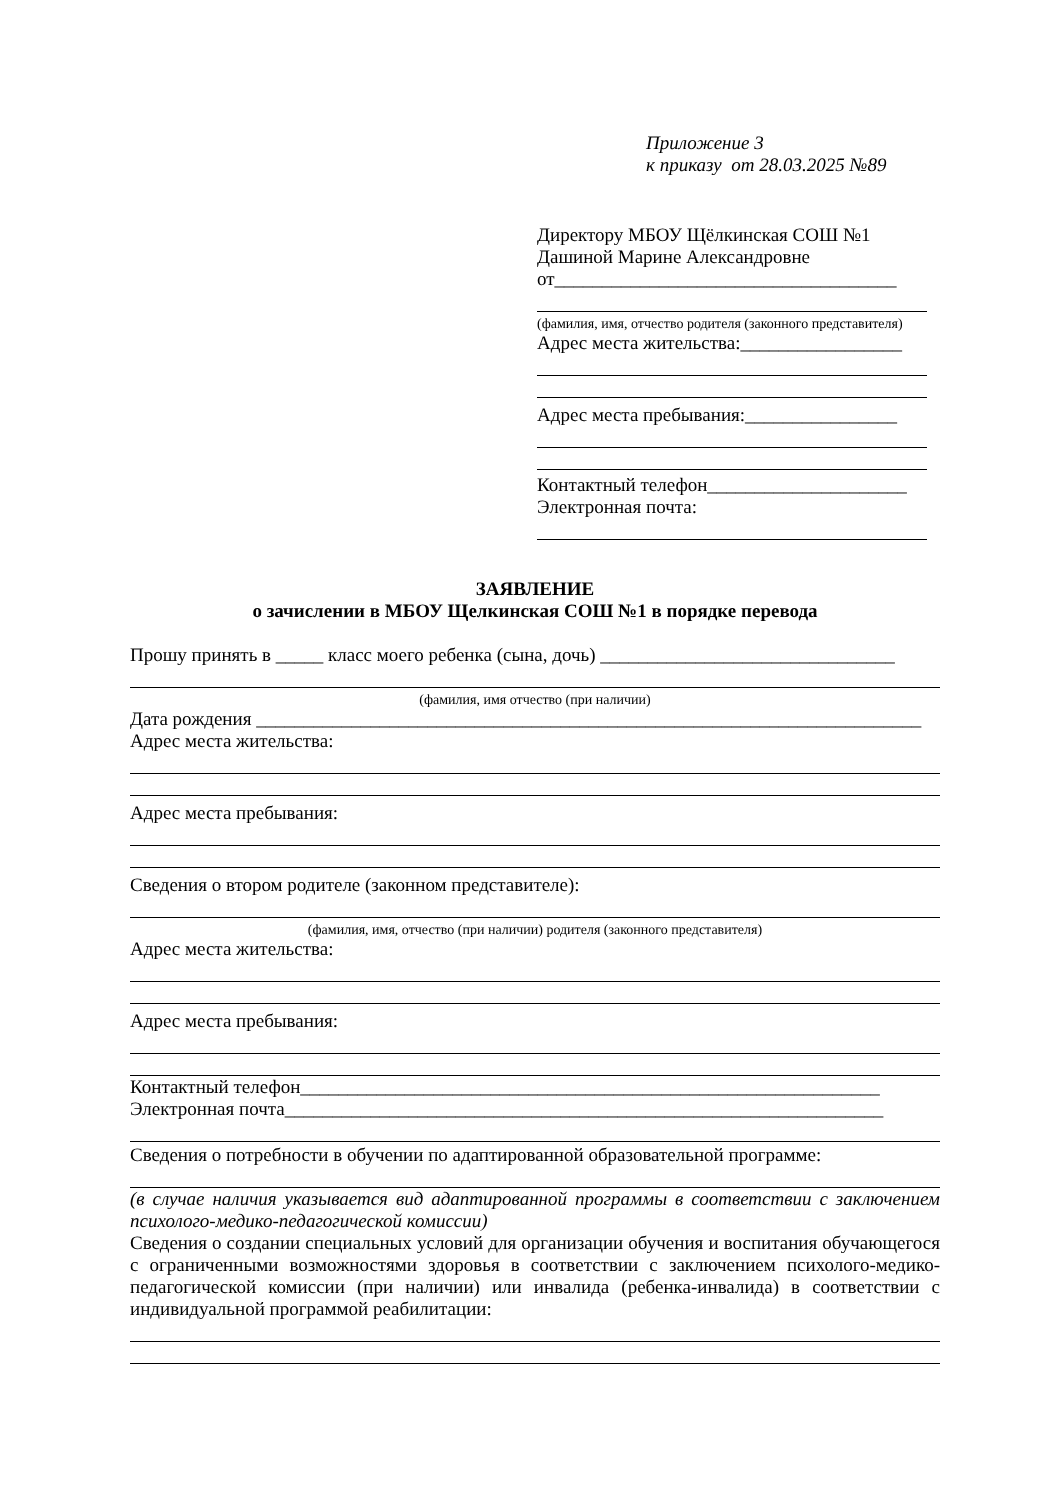Приложение 3
к приказу от 28.03.2025 №89
Директору МБОУ Щёлкинская СОШ №1
Дашиной Марине Александровне
от____________________________________
(фамилия, имя, отчество родителя (законного представителя)
Адрес места жительства:_________________
Адрес места пребывания:________________
Контактный телефон_____________________
Электронная почта:
ЗАЯВЛЕНИЕ
о зачислении в МБОУ Щелкинская СОШ №1 в порядке перевода
Прошу принять в _____ класс моего ребенка (сына, дочь) _______________________________
(фамилия, имя отчество (при наличии)
Дата рождения ______________________________________________________________________
Адрес места жительства:
Адрес места пребывания:
Сведения о втором родителе (законном представителе):
(фамилия, имя, отчество (при наличии) родителя (законного представителя)
Адрес места жительства:
Адрес места пребывания:
Контактный телефон_____________________________________________________________
Электронная почта_______________________________________________________________
Сведения о потребности в обучении по адаптированной образовательной программе:
(в случае наличия указывается вид адаптированной программы в соответствии с заключением психолого-медико-педагогической комиссии)
Сведения о создании специальных условий для организации обучения и воспитания обучающегося с ограниченными возможностями здоровья в соответствии с заключением психолого-медико-педагогической комиссии (при наличии) или инвалида (ребенка-инвалида) в соответствии с индивидуальной программой реабилитации: